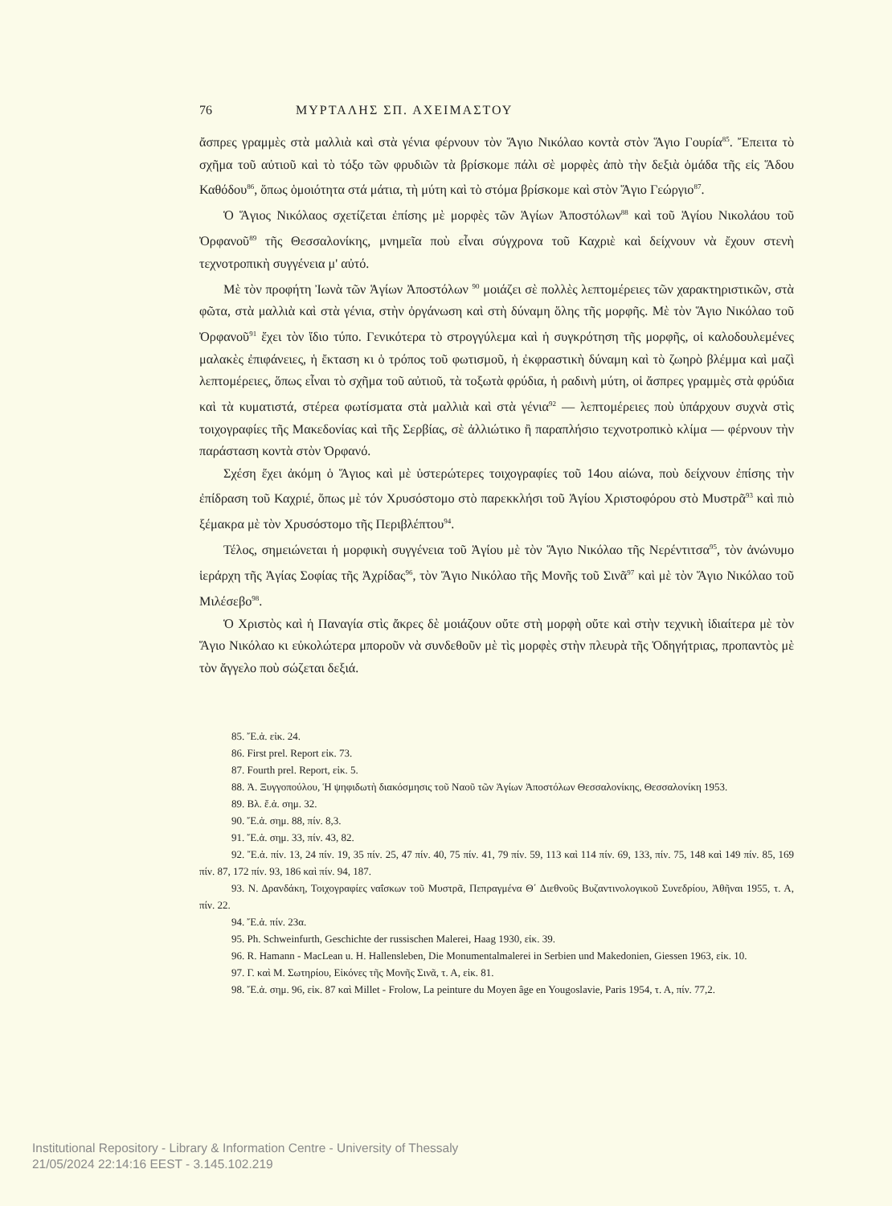76 ΜΥΡΤΑΛΗΣ ΣΠ. ΑΧΕΙΜΑΣΤΟΥ
ἄσπρες γραμμὲς στὰ μαλλιὰ καὶ στὰ γένια φέρνουν τὸν Ἅγιο Νικόλαο κοντὰ στὸν Ἅγιο Γουρία<sup>85</sup>. Ἔπειτα τὸ σχῆμα τοῦ αὐτιοῦ καὶ τὸ τόξο τῶν φρυδιῶν τὰ βρίσκομε πάλι σὲ μορφὲς ἀπὸ τὴν δεξιὰ ὁμάδα τῆς εἰς Ἅδου Καθόδου<sup>86</sup>, ὅπως ὁμοιότητα στά μάτια, τὴ μύτη καὶ τὸ στόμα βρίσκομε καὶ στὸν Ἅγιο Γεώργιο<sup>87</sup>.
Ὁ Ἅγιος Νικόλαος σχετίζεται ἐπίσης μὲ μορφὲς τῶν Ἁγίων Ἀποστόλων<sup>88</sup> καὶ τοῦ Ἁγίου Νικολάου τοῦ Ὀρφανοῦ<sup>89</sup> τῆς Θεσσαλονίκης, μνημεῖα ποὺ εἶναι σύγχρονα τοῦ Καχριὲ καὶ δείχνουν νὰ ἔχουν στενὴ τεχνοτροπικὴ συγγένεια μ' αὐτό.
Μὲ τὸν προφήτη Ἰωνὰ τῶν Ἁγίων Ἀποστόλων <sup>90</sup> μοιάζει σὲ πολλὲς λεπτομέρειες τῶν χαρακτηριστικῶν, στὰ φῶτα, στὰ μαλλιὰ καὶ στὰ γένια, στὴν ὀργάνωση καὶ στὴ δύναμη ὅλης τῆς μορφῆς. Μὲ τὸν Ἅγιο Νικόλαο τοῦ Ὀρφανοῦ<sup>91</sup> ἔχει τὸν ἴδιο τύπο. Γενικότερα τὸ στρογγύλεμα καὶ ἡ συγκρότηση τῆς μορφῆς, οἱ καλοδουλεμένες μαλακὲς ἐπιφάνειες, ἡ ἔκταση κι ὁ τρόπος τοῦ φωτισμοῦ, ἡ ἐκφραστικὴ δύναμη καὶ τὸ ζωηρὸ βλέμμα καὶ μαζὶ λεπτομέρειες, ὅπως εἶναι τὸ σχῆμα τοῦ αὐτιοῦ, τὰ τοξωτὰ φρύδια, ἡ ραδινὴ μύτη, οἱ ἄσπρες γραμμὲς στὰ φρύδια καὶ τὰ κυματιστά, στέρεα φωτίσματα στὰ μαλλιὰ καὶ στὰ γένια<sup>92</sup> — λεπτομέρειες ποὺ ὑπάρχουν συχνὰ στὶς τοιχογραφίες τῆς Μακεδονίας καὶ τῆς Σερβίας, σὲ ἀλλιώτικο ἢ παραπλήσιο τεχνοτροπικὸ κλίμα — φέρνουν τὴν παράσταση κοντὰ στὸν Ὀρφανό.
Σχέση ἔχει ἀκόμη ὁ Ἅγιος καὶ μὲ ὑστερώτερες τοιχογραφίες τοῦ 14ου αἰώνα, ποὺ δείχνουν ἐπίσης τὴν ἐπίδραση τοῦ Καχριέ, ὅπως μὲ τόν Χρυσόστομο στὸ παρεκκλήσι τοῦ Ἁγίου Χριστοφόρου στὸ Μυστρᾶ<sup>93</sup> καὶ πιὸ ξέμακρα μὲ τὸν Χρυσόστομο τῆς Περιβλέπτου<sup>94</sup>.
Τέλος, σημειώνεται ἡ μορφικὴ συγγένεια τοῦ Ἁγίου μὲ τὸν Ἅγιο Νικόλαο τῆς Νερέντιτσα<sup>95</sup>, τὸν ἀνώνυμο ἱεράρχη τῆς Ἁγίας Σοφίας τῆς Ἀχρίδας<sup>96</sup>, τὸν Ἅγιο Νικόλαο τῆς Μονῆς τοῦ Σινᾶ<sup>97</sup> καὶ μὲ τὸν Ἅγιο Νικόλαο τοῦ Μιλέσεβο<sup>98</sup>.
Ὁ Χριστὸς καὶ ἡ Παναγία στὶς ἄκρες δὲ μοιάζουν οὔτε στὴ μορφὴ οὔτε καὶ στὴν τεχνικὴ ἰδιαίτερα μὲ τὸν Ἅγιο Νικόλαο κι εὐκολώτερα μποροῦν νὰ συνδεθοῦν μὲ τὶς μορφὲς στὴν πλευρὰ τῆς Ὁδηγήτριας, προπαντὸς μὲ τὸν ἄγγελο ποὺ σώζεται δεξιά.
85. Ἔ.ἀ. εἰκ. 24.
86. First prel. Report εἰκ. 73.
87. Fourth prel. Report, εἰκ. 5.
88. Ἀ. Ξυγγοπούλου, Ἡ ψηφιδωτὴ διακόσμησις τοῦ Ναοῦ τῶν Ἁγίων Ἀποστόλων Θεσσαλονίκης, Θεσσαλονίκη 1953.
89. Βλ. ἔ.ἀ. σημ. 32.
90. Ἔ.ἀ. σημ. 88, πίν. 8,3.
91. Ἔ.ἀ. σημ. 33, πίν. 43, 82.
92. Ἔ.ἀ. πίν. 13, 24 πίν. 19, 35 πίν. 25, 47 πίν. 40, 75 πίν. 41, 79 πίν. 59, 113 καὶ 114 πίν. 69, 133, πίν. 75, 148 καὶ 149 πίν. 85, 169 πίν. 87, 172 πίν. 93, 186 καὶ πίν. 94, 187.
93. Ν. Δρανδάκη, Τοιχογραφίες ναΐσκων τοῦ Μυστρᾶ, Πεπραγμένα Θ΄ Διεθνοῦς Βυζαντινολογικοῦ Συνεδρίου, Ἀθῆναι 1955, τ. Α, πίν. 22.
94. Ἔ.ἀ. πίν. 23α.
95. Ph. Schweinfurth, Geschichte der russischen Malerei, Haag 1930, εἰκ. 39.
96. R. Hamann - MacLean u. H. Hallensleben, Die Monumentalmalerei in Serbien und Makedonien, Giessen 1963, εἰκ. 10.
97. Γ. καὶ Μ. Σωτηρίου, Εἰκόνες τῆς Μονῆς Σινᾶ, τ. Α, εἰκ. 81.
98. Ἔ.ἀ. σημ. 96, εἰκ. 87 καὶ Millet - Frolow, La peinture du Moyen âge en Yougoslavie, Paris 1954, τ. Α, πίν. 77,2.
Institutional Repository - Library & Information Centre - University of Thessaly
21/05/2024 22:14:16 EEST - 3.145.102.219